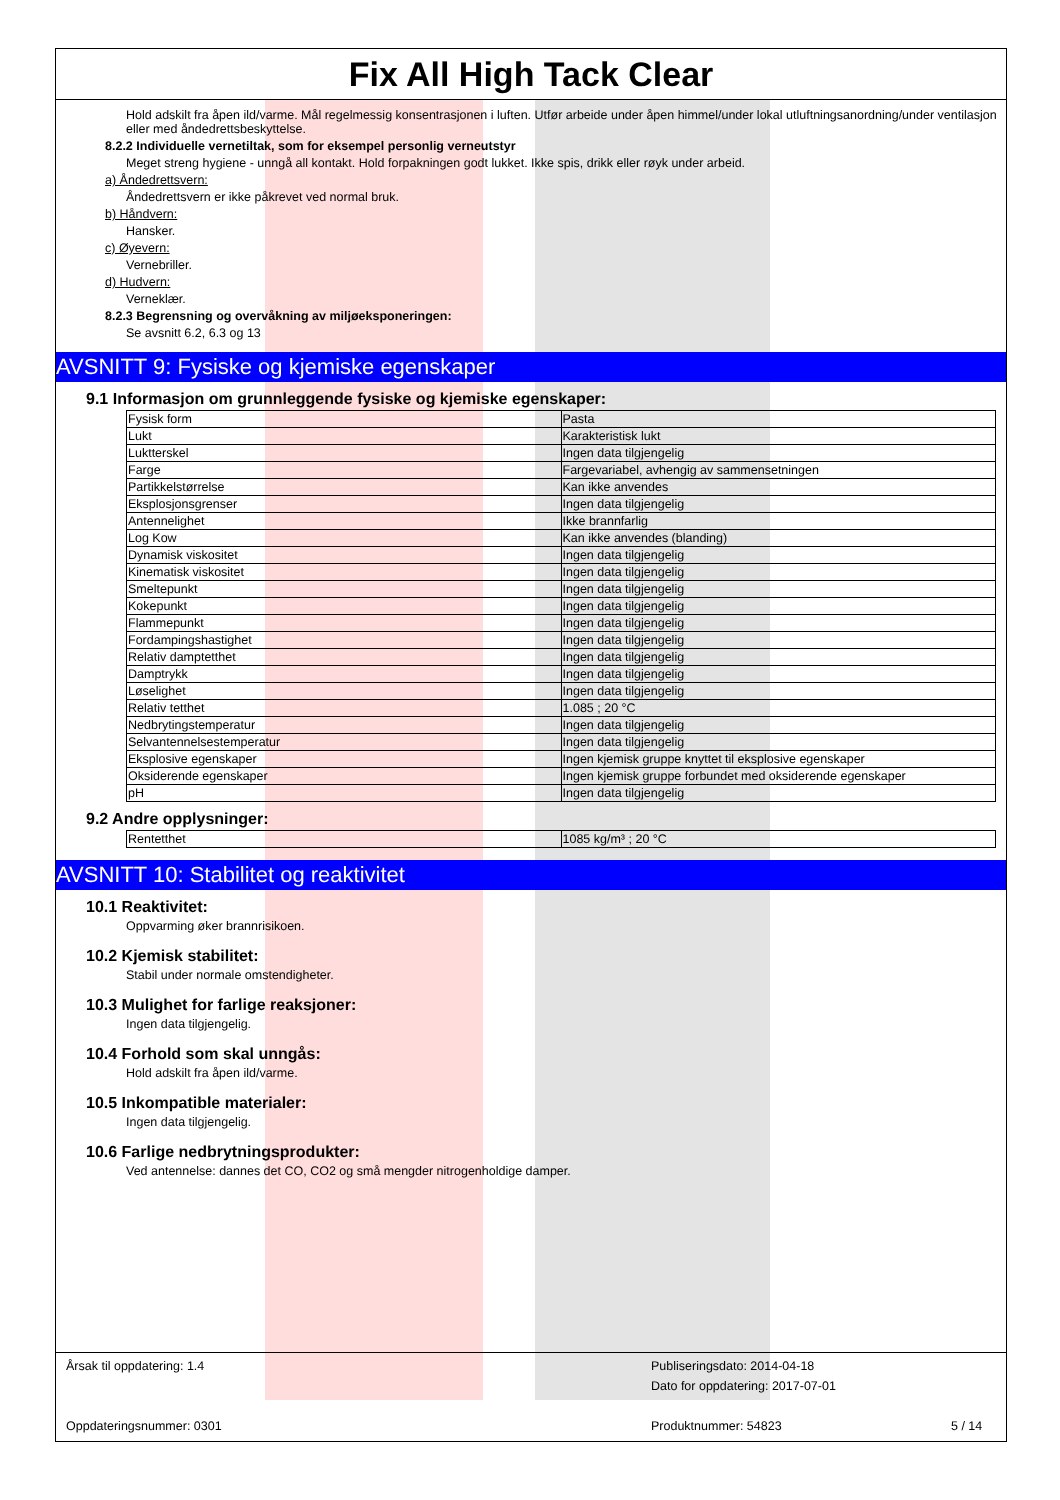Fix All High Tack Clear
Hold adskilt fra åpen ild/varme. Mål regelmessig konsentrasjonen i luften. Utfør arbeide under åpen himmel/under lokal utluftningsanordning/under ventilasjon eller med åndedrettsbeskyttelse.
8.2.2 Individuelle vernetiltak, som for eksempel personlig verneutstyr
Meget streng hygiene - unngå all kontakt. Hold forpakningen godt lukket. Ikke spis, drikk eller røyk under arbeid.
a) Åndedrettsvern:
Åndedrettsvern er ikke påkrevet ved normal bruk.
b) Håndvern:
Hansker.
c) Øyevern:
Vernebriller.
d) Hudvern:
Verneklær.
8.2.3 Begrensning og overvåkning av miljøeksponeringen:
Se avsnitt 6.2, 6.3 og 13
AVSNITT 9: Fysiske og kjemiske egenskaper
9.1 Informasjon om grunnleggende fysiske og kjemiske egenskaper:
| Fysisk form | Pasta |
| Lukt | Karakteristisk lukt |
| Luktterskel | Ingen data tilgjengelig |
| Farge | Fargevariabel, avhengig av sammensetningen |
| Partikkelstørrelse | Kan ikke anvendes |
| Eksplosjonsgrenser | Ingen data tilgjengelig |
| Antennelighet | Ikke brannfarlig |
| Log Kow | Kan ikke anvendes (blanding) |
| Dynamisk viskositet | Ingen data tilgjengelig |
| Kinematisk viskositet | Ingen data tilgjengelig |
| Smeltepunkt | Ingen data tilgjengelig |
| Kokepunkt | Ingen data tilgjengelig |
| Flammepunkt | Ingen data tilgjengelig |
| Fordampingshastighet | Ingen data tilgjengelig |
| Relativ damptetthet | Ingen data tilgjengelig |
| Damptrykk | Ingen data tilgjengelig |
| Løselighet | Ingen data tilgjengelig |
| Relativ tetthet | 1.085 ; 20 °C |
| Nedbrytingstemperatur | Ingen data tilgjengelig |
| Selvantennelsestemperatur | Ingen data tilgjengelig |
| Eksplosive egenskaper | Ingen kjemisk gruppe knyttet til eksplosive egenskaper |
| Oksiderende egenskaper | Ingen kjemisk gruppe forbundet med oksiderende egenskaper |
| pH | Ingen data tilgjengelig |
9.2 Andre opplysninger:
| Rentetthet | 1085 kg/m³ ; 20 °C |
AVSNITT 10: Stabilitet og reaktivitet
10.1 Reaktivitet:
Oppvarming øker brannrisikoen.
10.2 Kjemisk stabilitet:
Stabil under normale omstendigheter.
10.3 Mulighet for farlige reaksjoner:
Ingen data tilgjengelig.
10.4 Forhold som skal unngås:
Hold adskilt fra åpen ild/varme.
10.5 Inkompatible materialer:
Ingen data tilgjengelig.
10.6 Farlige nedbrytningsprodukter:
Ved antennelse: dannes det CO, CO2 og små mengder nitrogenholdige damper.
Årsak til oppdatering: 1.4
Publiseringsdato: 2014-04-18
Dato for oppdatering: 2017-07-01
Oppdateringsnummer: 0301 Produktnummer: 54823 5 / 14